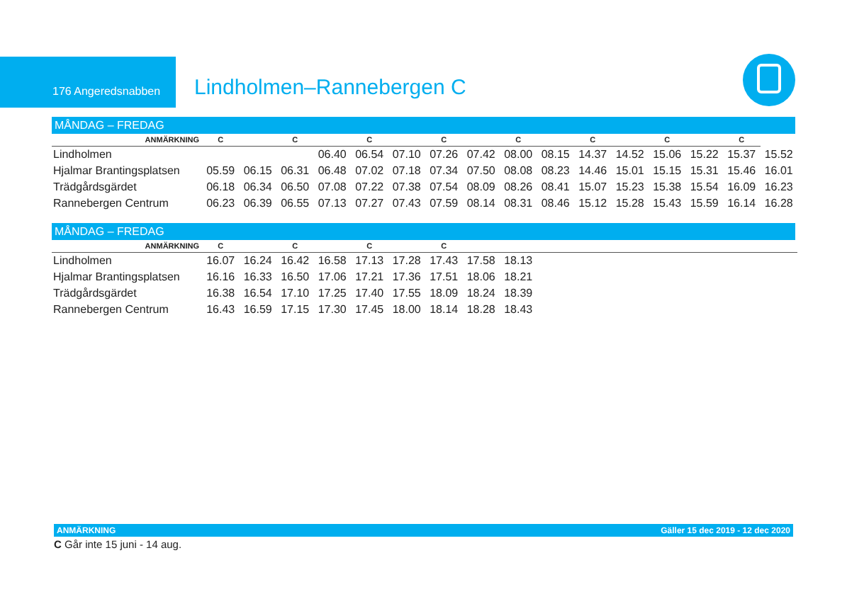176 Angeredsnabben
Lindholmen–Rannebergen C
MÅNDAG – FREDAG
| ANMÄRKNING | C | | C | | C | | C | | C | | C | | C | | C | |
| Lindholmen | | | | 06.40 | 06.54 | 07.10 | 07.26 | 07.42 | 08.00 | 08.15 | 14.37 | 14.52 | 15.06 | 15.22 | 15.37 | 15.52 |
| Hjalmar Brantingsplatsen | 05.59 | 06.15 | 06.31 | 06.48 | 07.02 | 07.18 | 07.34 | 07.50 | 08.08 | 08.23 | 14.46 | 15.01 | 15.15 | 15.31 | 15.46 | 16.01 |
| Trädgårdsgärdet | 06.18 | 06.34 | 06.50 | 07.08 | 07.22 | 07.38 | 07.54 | 08.09 | 08.26 | 08.41 | 15.07 | 15.23 | 15.38 | 15.54 | 16.09 | 16.23 |
| Rannebergen Centrum | 06.23 | 06.39 | 06.55 | 07.13 | 07.27 | 07.43 | 07.59 | 08.14 | 08.31 | 08.46 | 15.12 | 15.28 | 15.43 | 15.59 | 16.14 | 16.28 |
MÅNDAG – FREDAG
| ANMÄRKNING | C | | C | | C | | C | | | | | | | | | |
| Lindholmen | 16.07 | 16.24 | 16.42 | 16.58 | 17.13 | 17.28 | 17.43 | 17.58 | 18.13 | | | | | | | |
| Hjalmar Brantingsplatsen | 16.16 | 16.33 | 16.50 | 17.06 | 17.21 | 17.36 | 17.51 | 18.06 | 18.21 | | | | | | | |
| Trädgårdsgärdet | 16.38 | 16.54 | 17.10 | 17.25 | 17.40 | 17.55 | 18.09 | 18.24 | 18.39 | | | | | | | |
| Rannebergen Centrum | 16.43 | 16.59 | 17.15 | 17.30 | 17.45 | 18.00 | 18.14 | 18.28 | 18.43 | | | | | | | |
ANMÄRKNING Gäller 15 dec 2019 - 12 dec 2020
C Går inte 15 juni - 14 aug.